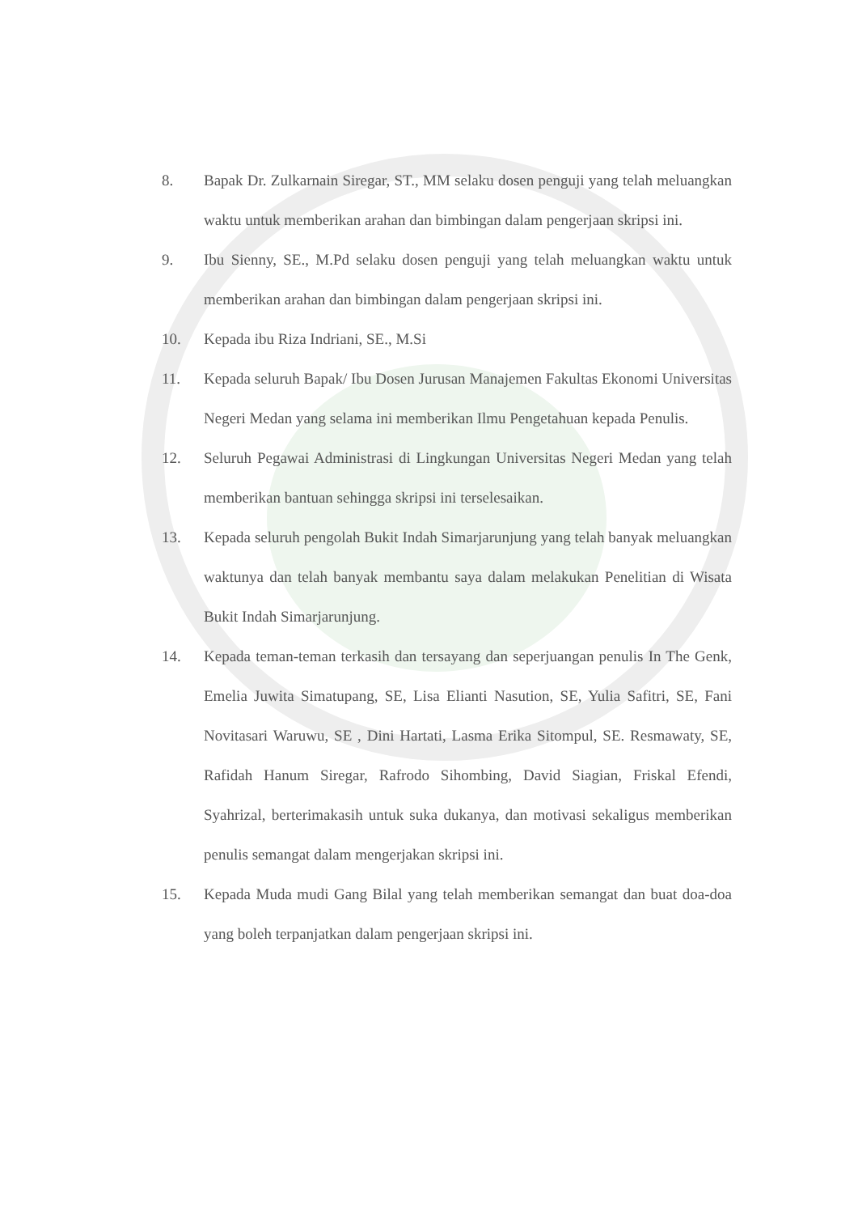8. Bapak Dr. Zulkarnain Siregar, ST., MM selaku dosen penguji yang telah meluangkan waktu untuk memberikan arahan dan bimbingan dalam pengerjaan skripsi ini.
9. Ibu Sienny, SE., M.Pd selaku dosen penguji yang telah meluangkan waktu untuk memberikan arahan dan bimbingan dalam pengerjaan skripsi ini.
10. Kepada ibu Riza Indriani, SE., M.Si
11. Kepada seluruh Bapak/ Ibu Dosen Jurusan Manajemen Fakultas Ekonomi Universitas Negeri Medan yang selama ini memberikan Ilmu Pengetahuan kepada Penulis.
12. Seluruh Pegawai Administrasi di Lingkungan Universitas Negeri Medan yang telah memberikan bantuan sehingga skripsi ini terselesaikan.
13. Kepada seluruh pengolah Bukit Indah Simarjarunjung yang telah banyak meluangkan waktunya dan telah banyak membantu saya dalam melakukan Penelitian di Wisata Bukit Indah Simarjarunjung.
14. Kepada teman-teman terkasih dan tersayang dan seperjuangan penulis In The Genk, Emelia Juwita Simatupang, SE, Lisa Elianti Nasution, SE, Yulia Safitri, SE, Fani Novitasari Waruwu, SE , Dini Hartati, Lasma Erika Sitompul, SE. Resmawaty, SE, Rafidah Hanum Siregar, Rafrodo Sihombing, David Siagian, Friskal Efendi, Syahrizal, berterimakasih untuk suka dukanya, dan motivasi sekaligus memberikan penulis semangat dalam mengerjakan skripsi ini.
15. Kepada Muda mudi Gang Bilal yang telah memberikan semangat dan buat doa-doa yang boleh terpanjatkan dalam pengerjaan skripsi ini.